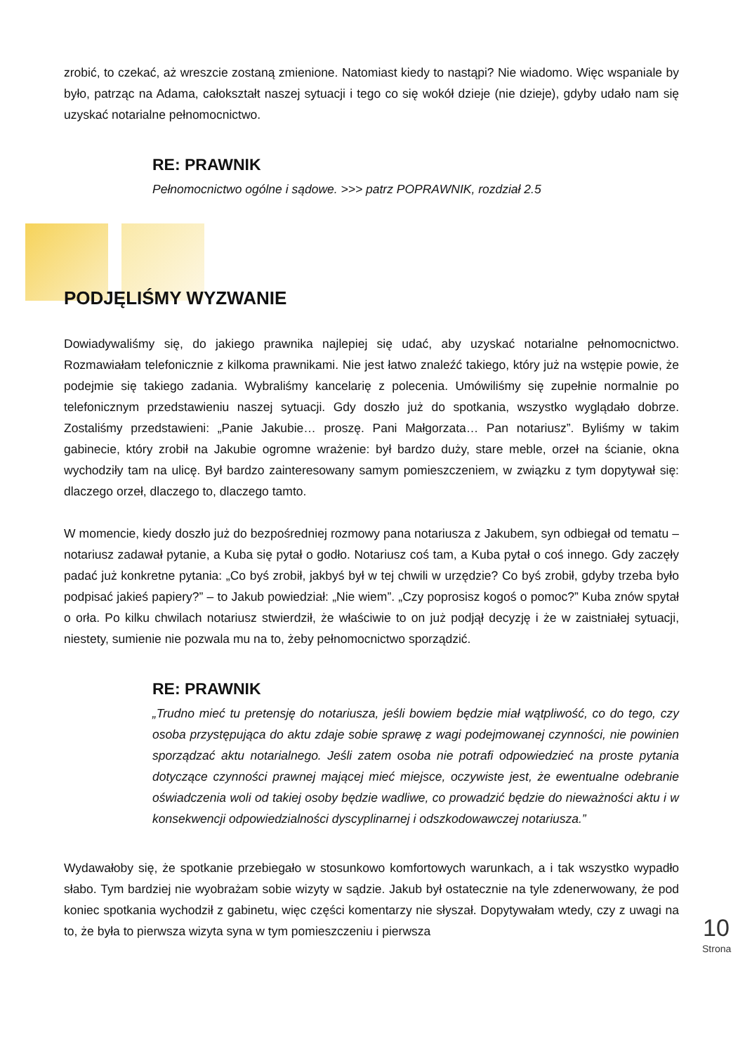zrobić, to czekać, aż wreszcie zostaną zmienione. Natomiast kiedy to nastąpi? Nie wiadomo. Więc wspaniale by było, patrząc na Adama, całokształt naszej sytuacji i tego co się wokół dzieje (nie dzieje), gdyby udało nam się uzyskać notarialne pełnomocnictwo.
RE: PRAWNIK
Pełnomocnictwo ogólne i sądowe. >>> patrz POPRAWNIK, rozdział 2.5
PODJĘLIŚMY WYZWANIE
Dowiadywaliśmy się, do jakiego prawnika najlepiej się udać, aby uzyskać notarialne pełnomocnictwo. Rozmawiałam telefonicznie z kilkoma prawnikami. Nie jest łatwo znaleźć takiego, który już na wstępie powie, że podejmie się takiego zadania. Wybraliśmy kancelarię z polecenia. Umówiliśmy się zupełnie normalnie po telefonicznym przedstawieniu naszej sytuacji. Gdy doszło już do spotkania, wszystko wyglądało dobrze. Zostaliśmy przedstawieni: „Panie Jakubie… proszę. Pani Małgorzata… Pan notariusz”. Byliśmy w takim gabinecie, który zrobił na Jakubie ogromne wrażenie: był bardzo duży, stare meble, orzeł na ścianie, okna wychodziły tam na ulicę. Był bardzo zainteresowany samym pomieszczeniem, w związku z tym dopytywał się: dlaczego orzeł, dlaczego to, dlaczego tamto.
W momencie, kiedy doszło już do bezpośredniej rozmowy pana notariusza z Jakubem, syn odbiegał od tematu – notariusz zadawał pytanie, a Kuba się pytał o godło. Notariusz coś tam, a Kuba pytał o coś innego. Gdy zaczęły padać już konkretne pytania: „Co byś zrobił, jakbyś był w tej chwili w urzędzie? Co byś zrobił, gdyby trzeba było podpisać jakieś papiery?” – to Jakub powiedział: „Nie wiem”. „Czy poprosisz kogoś o pomoc?” Kuba znów spytał o orła. Po kilku chwilach notariusz stwierdził, że właściwie to on już podjął decyzję i że w zaistniałej sytuacji, niestety, sumienie nie pozwala mu na to, żeby pełnomocnictwo sporządzić.
RE: PRAWNIK
„Trudno mieć tu pretensję do notariusza, jeśli bowiem będzie miał wątpliwość, co do tego, czy osoba przystępująca do aktu zdaje sobie sprawę z wagi podejmowanej czynności, nie powinien sporządzać aktu notarialnego. Jeśli zatem osoba nie potrafi odpowiedzieć na proste pytania dotyczące czynności prawnej mającej mieć miejsce, oczywiste jest, że ewentualne odebranie oświadczenia woli od takiej osoby będzie wadliwe, co prowadzić będzie do nieważności aktu i w konsekwencji odpowiedzialności dyscyplinarnej i odszkodowawczej notariusza.”
Wydawałoby się, że spotkanie przebiegało w stosunkowo komfortowych warunkach, a i tak wszystko wypadło słabo. Tym bardziej nie wyobrażam sobie wizyty w sądzie. Jakub był ostatecznie na tyle zdenerwowany, że pod koniec spotkania wychodził z gabinetu, więc części komentarzy nie słyszał. Dopytywałam wtedy, czy z uwagi na to, że była to pierwsza wizyta syna w tym pomieszczeniu i pierwsza
10
Strona